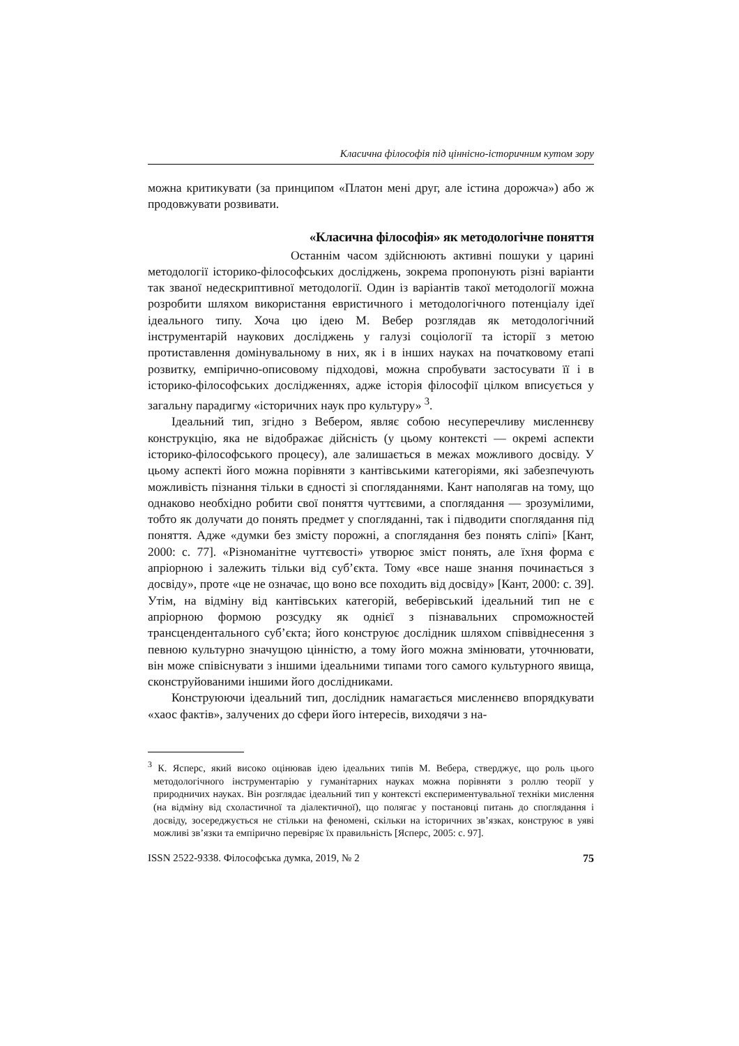Класична філософія під ціннісно-історичним кутом зору
можна критикувати (за принципом «Платон мені друг, але істина дорожча») або ж продовжувати розвивати.
«Класична філософія» як методологічне поняття
Останнім часом здійснюють активні пошуки у царині методології історико-філософських досліджень, зокрема пропонують різні варіанти так званої недескриптивної методології. Один із варіантів такої методології можна розробити шляхом використання евристичного і методологічного потенціалу ідеї ідеального типу. Хоча цю ідею М. Вебер розглядав як методологічний інструментарій наукових досліджень у галузі соціології та історії з метою протиставлення домінувальному в них, як і в інших науках на початковому етапі розвитку, емпірично-описовому підходові, можна спробувати застосувати її і в історико-філософських дослідженнях, адже історія філософії цілком вписується у загальну парадигму «історичних наук про культуру» <sup>3</sup>.
Ідеальний тип, згідно з Вебером, являє собою несуперечливу мисленнєву конструкцію, яка не відображає дійсність (у цьому контексті — окремі аспекти історико-філософського процесу), але залишається в межах можливого досвіду. У цьому аспекті його можна порівняти з кантівськими категоріями, які забезпечують можливість пізнання тільки в єдності зі спогляданнями. Кант наполягав на тому, що однаково необхідно робити свої поняття чуттєвими, а споглядання — зрозумілими, тобто як долучати до понять предмет у спогляданні, так і підводити споглядання під поняття. Адже «думки без змісту порожні, а споглядання без понять сліпі» [Кант, 2000: с. 77]. «Різноманітне чуттєвості» утворює зміст понять, але їхня форма є апріорною і залежить тільки від суб’єкта. Тому «все наше знання починається з досвіду», проте «це не означає, що воно все походить від досвіду» [Кант, 2000: с. 39]. Утім, на відміну від кантівських категорій, веберівський ідеальний тип не є апріорною формою розсудку як однієї з пізнавальних спроможностей трансцендентального суб’єкта; його конструює дослідник шляхом співвіднесення з певною культурно значущою цінністю, а тому його можна змінювати, уточнювати, він може співіснувати з іншими ідеальними типами того самого культурного явища, сконструйованими іншими його дослідниками.
Конструюючи ідеальний тип, дослідник намагається мисленнєво впорядкувати «хаос фактів», залучених до сфери його інтересів, виходячи з на-
<sup>3</sup> К. Ясперс, який високо оцінював ідею ідеальних типів М. Вебера, стверджує, що роль цього методологічного інструментарію у гуманітарних науках можна порівняти з роллю теорії у природничих науках. Він розглядає ідеальний тип у контексті експериментувальної техніки мислення (на відміну від схоластичної та діалектичної), що полягає у постановці питань до споглядання і досвіду, зосереджується не стільки на феномені, скільки на історичних зв’язках, конструює в уяві можливі зв’язки та емпірично перевіряє їх правильність [Ясперс, 2005: с. 97].
ISSN 2522-9338. Філософська думка, 2019, № 2 75